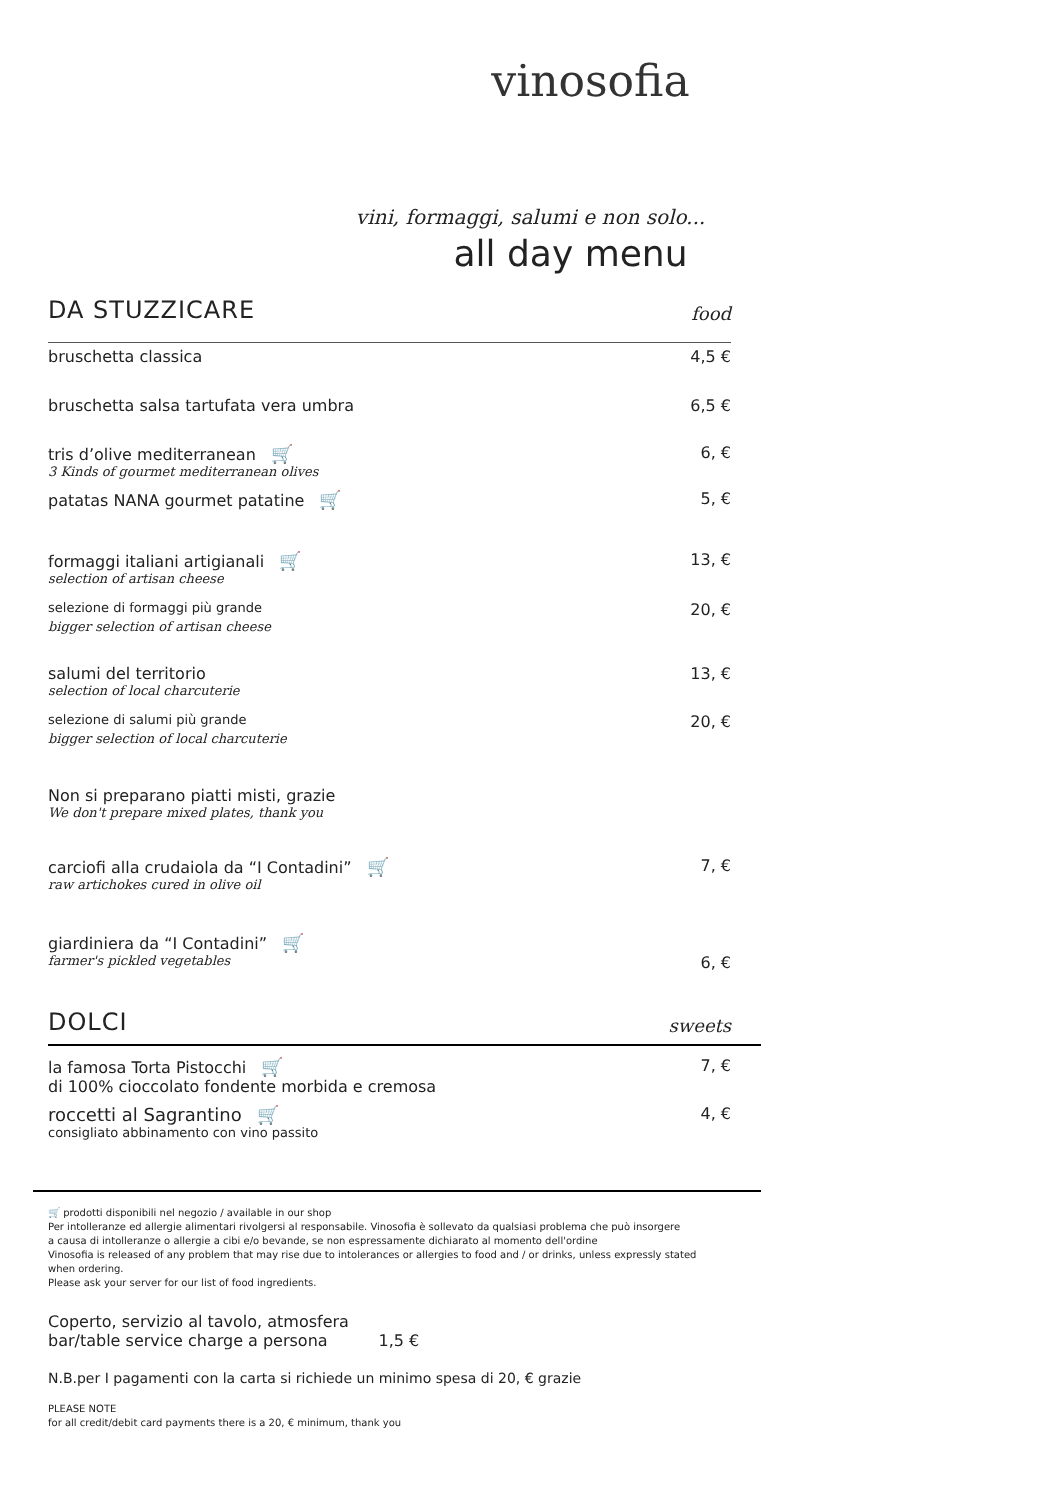vinosofia
vini, formaggi, salumi e non solo...
all day menu
DA STUZZICARE food
bruschetta classica 4,5 €
bruschetta salsa tartufata vera umbra 6,5 €
tris d’olive mediterranean 🛒 6, €
3 Kinds of gourmet mediterranean olives
patatas NANA gourmet patatine 🛒 5, €
formaggi italiani artigianali 🛒 13, €
selection of artisan cheese
selezione di formaggi più grande 20, €
bigger selection of artisan cheese
salumi del territorio 13, €
selection of local charcuterie
selezione di salumi più grande 20, €
bigger selection of local charcuterie
Non si preparano piatti misti, grazie
We don't prepare mixed plates, thank you
carciofi alla crudaiola da “I Contadini” 🛒 7, €
raw artichokes cured in olive oil
giardiniera da “I Contadini” 🛒
farmer's pickled vegetables 6, €
DOLCI sweets
la famosa Torta Pistocchi 🛒 7, €
di 100% cioccolato fondente morbida e cremosa
roccetti al Sagrantino 🛒 4, €
consigliato abbinamento con vino passito
🛒 prodotti disponibili nel negozio / available in our shop
Per intolleranze ed allergie alimentari rivolgersi al responsabile. Vinosofia è sollevato da qualsiasi problema che può insorgere
a causa di intolleranze o allergie a cibi e/o bevande, se non espressamente dichiarato al momento dell'ordine
Vinosofia is released of any problem that may rise due to intolerances or allergies to food and / or drinks, unless expressly stated
when ordering.
Please ask your server for our list of food ingredients.
Coperto, servizio al tavolo, atmosfera
bar/table service charge a persona 1,5 €
N.B.per I pagamenti con la carta si richiede un minimo spesa di 20, € grazie
PLEASE NOTE
for all credit/debit card payments there is a 20, € minimum, thank you